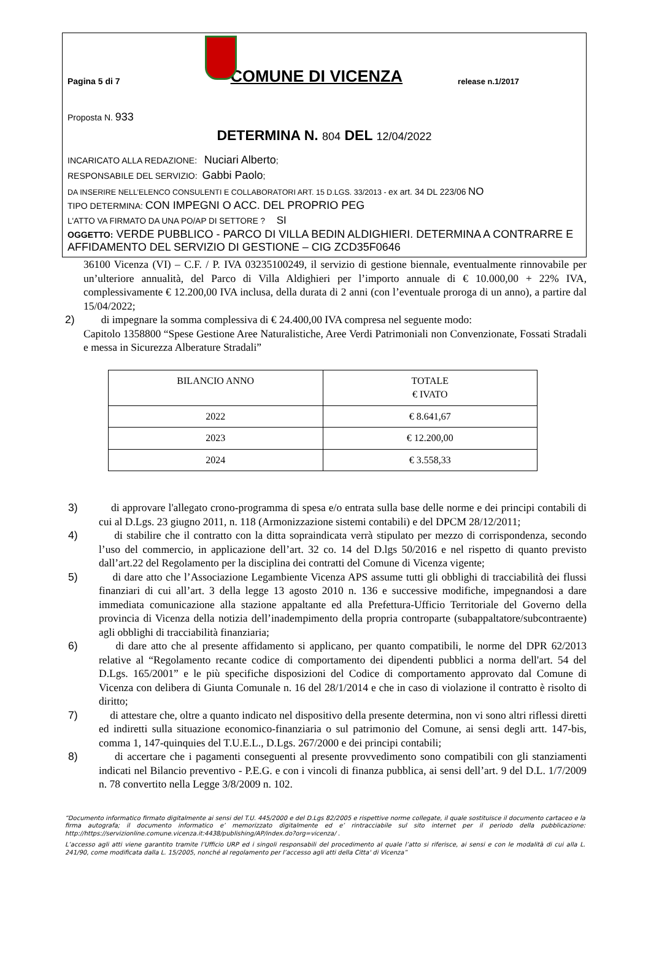Pagina 5 di 7 COMUNE DI VICENZA release n.1/2017
Proposta N. 933
DETERMINA N. 804 DEL 12/04/2022
INCARICATO ALLA REDAZIONE: Nuciari Alberto;
RESPONSABILE DEL SERVIZIO: Gabbi Paolo;
DA INSERIRE NELL’ELENCO CONSULENTI E COLLABORATORI ART. 15 D.LGS. 33/2013 - ex art. 34 DL 223/06 NO
TIPO DETERMINA: CON IMPEGNI O ACC. DEL PROPRIO PEG
L'ATTO VA FIRMATO DA UNA PO/AP DI SETTORE ? SI
OGGETTO: VERDE PUBBLICO - PARCO DI VILLA BEDIN ALDIGHIERI. DETERMINA A CONTRARRE E AFFIDAMENTO DEL SERVIZIO DI GESTIONE – CIG ZCD35F0646
36100 Vicenza (VI) – C.F. / P. IVA 03235100249, il servizio di gestione biennale, eventualmente rinnovabile per un’ulteriore annualità, del Parco di Villa Aldighieri per l’importo annuale di € 10.000,00 + 22% IVA, complessivamente € 12.200,00 IVA inclusa, della durata di 2 anni (con l’eventuale proroga di un anno), a partire dal 15/04/2022;
2) di impegnare la somma complessiva di € 24.400,00 IVA compresa nel seguente modo:
Capitolo 1358800 “Spese Gestione Aree Naturalistiche, Aree Verdi Patrimoniali non Convenzionate, Fossati Stradali e messa in Sicurezza Alberature Stradali”
| BILANCIO ANNO | TOTALE € IVATO |
| 2022 | € 8.641,67 |
| 2023 | € 12.200,00 |
| 2024 | € 3.558,33 |
3) di approvare l'allegato crono-programma di spesa e/o entrata sulla base delle norme e dei principi contabili di cui al D.Lgs. 23 giugno 2011, n. 118 (Armonizzazione sistemi contabili) e del DPCM 28/12/2011;
4) di stabilire che il contratto con la ditta sopraindicata verrà stipulato per mezzo di corrispondenza, secondo l’uso del commercio, in applicazione dell’art. 32 co. 14 del D.lgs 50/2016 e nel rispetto di quanto previsto dall’art.22 del Regolamento per la disciplina dei contratti del Comune di Vicenza vigente;
5) di dare atto che l’Associazione Legambiente Vicenza APS assume tutti gli obblighi di tracciabilità dei flussi finanziari di cui all’art. 3 della legge 13 agosto 2010 n. 136 e successive modifiche, impegnandosi a dare immediata comunicazione alla stazione appaltante ed alla Prefettura-Ufficio Territoriale del Governo della provincia di Vicenza della notizia dell’inadempimento della propria controparte (subappaltatore/subcontraente) agli obblighi di tracciabilità finanziaria;
6) di dare atto che al presente affidamento si applicano, per quanto compatibili, le norme del DPR 62/2013 relative al “Regolamento recante codice di comportamento dei dipendenti pubblici a norma dell'art. 54 del D.Lgs. 165/2001” e le più specifiche disposizioni del Codice di comportamento approvato dal Comune di Vicenza con delibera di Giunta Comunale n. 16 del 28/1/2014 e che in caso di violazione il contratto è risolto di diritto;
7) di attestare che, oltre a quanto indicato nel dispositivo della presente determina, non vi sono altri riflessi diretti ed indiretti sulla situazione economico-finanziaria o sul patrimonio del Comune, ai sensi degli artt. 147-bis, comma 1, 147-quinquies del T.U.E.L., D.Lgs. 267/2000 e dei principi contabili;
8) di accertare che i pagamenti conseguenti al presente provvedimento sono compatibili con gli stanziamenti indicati nel Bilancio preventivo - P.E.G. e con i vincoli di finanza pubblica, ai sensi dell’art. 9 del D.L. 1/7/2009 n. 78 convertito nella Legge 3/8/2009 n. 102.
“Documento informatico firmato digitalmente ai sensi del T.U. 445/2000 e del D.Lgs 82/2005 e rispettive norme collegate, il quale sostituisce il documento cartaceo e la firma autografa; il documento informatico e’ memorizzato digitalmente ed e’ rintracciabile sul sito internet per il periodo della pubblicazione: http://https://servizionline.comune.vicenza.it:4438/publishing/AP/index.do?org=vicenza/ .
L’accesso agli atti viene garantito tramite l’Ufficio URP ed i singoli responsabili del procedimento al quale l’atto si riferisce, ai sensi e con le modalità di cui alla L. 241/90, come modificata dalla L. 15/2005, nonché al regolamento per l’accesso agli atti della Citta' di Vicenza”